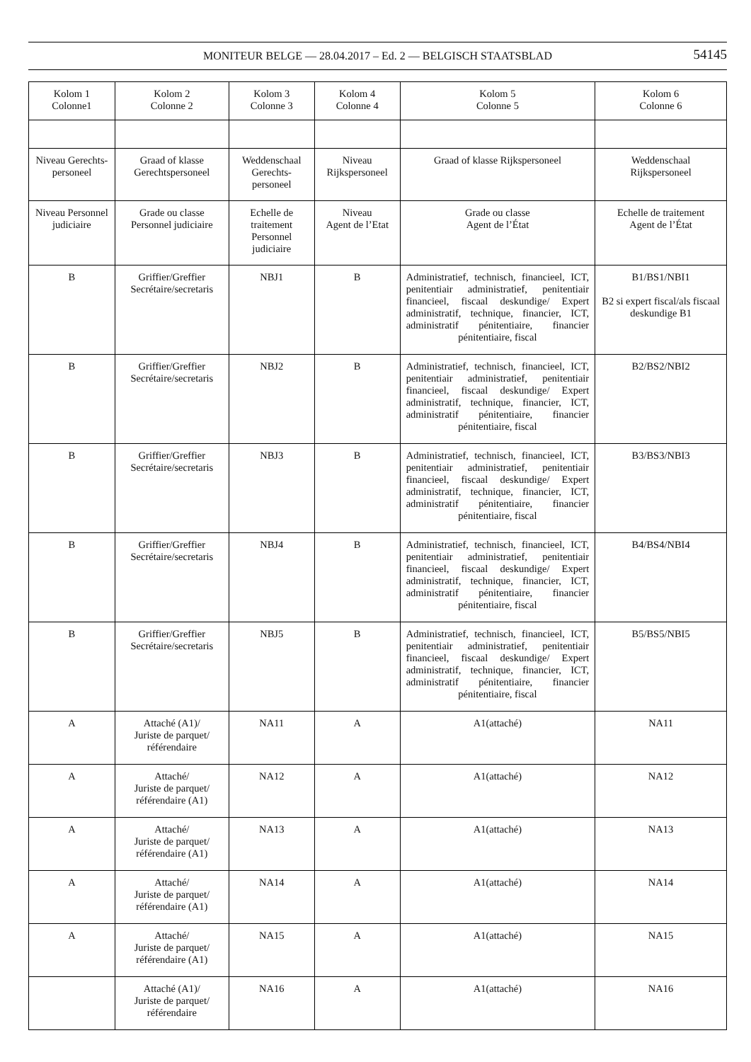MONITEUR BELGE — 28.04.2017 – Ed. 2 — BELGISCH STAATSBLAD 54145
| Kolom 1 Colonne1 | Kolom 2 Colonne 2 | Kolom 3 Colonne 3 | Kolom 4 Colonne 4 | Kolom 5 Colonne 5 | Kolom 6 Colonne 6 |
| --- | --- | --- | --- | --- | --- |
| Niveau Gerechts-personeel | Graad of klasse Gerechtspersoneel | Weddenschaal Gerechts-personeel | Niveau Rijkspersoneel | Graad of klasse Rijkspersoneel | Weddenschaal Rijkspersoneel |
| Niveau Personnel judiciaire | Grade ou classe Personnel judiciaire | Echelle de traitement Personnel judiciaire | Niveau Agent de l’Etat | Grade ou classe Agent de l’État | Echelle de traitement Agent de l’État |
| B | Griffier/Greffier Secrétaire/secretaris | NBJ1 | B | Administratief, technisch, financieel, ICT, penitentiair administratief, penitentiair financieel, fiscaal deskundige/ Expert administratif, technique, financier, ICT, administratif pénitentiaire, financier pénitentiaire, fiscal | B1/BS1/NBI1 B2 si expert fiscal/als fiscaal deskundige B1 |
| B | Griffier/Greffier Secrétaire/secretaris | NBJ2 | B | Administratief, technisch, financieel, ICT, penitentiair administratief, penitentiair financieel, fiscaal deskundige/ Expert administratif, technique, financier, ICT, administratif pénitentiaire, financier pénitentiaire, fiscal | B2/BS2/NBI2 |
| B | Griffier/Greffier Secrétaire/secretaris | NBJ3 | B | Administratief, technisch, financieel, ICT, penitentiair administratief, penitentiair financieel, fiscaal deskundige/ Expert administratif, technique, financier, ICT, administratif pénitentiaire, financier pénitentiaire, fiscal | B3/BS3/NBI3 |
| B | Griffier/Greffier Secrétaire/secretaris | NBJ4 | B | Administratief, technisch, financieel, ICT, penitentiair administratief, penitentiair financieel, fiscaal deskundige/ Expert administratif, technique, financier, ICT, administratif pénitentiaire, financier pénitentiaire, fiscal | B4/BS4/NBI4 |
| B | Griffier/Greffier Secrétaire/secretaris | NBJ5 | B | Administratief, technisch, financieel, ICT, penitentiair administratief, penitentiair financieel, fiscaal deskundige/ Expert administratif, technique, financier, ICT, administratif pénitentiaire, financier pénitentiaire, fiscal | B5/BS5/NBI5 |
| A | Attaché (A1)/ Juriste de parquet/ référendaire | NA11 | A | A1(attaché) | NA11 |
| A | Attaché/ Juriste de parquet/ référendaire (A1) | NA12 | A | A1(attaché) | NA12 |
| A | Attaché/ Juriste de parquet/ référendaire (A1) | NA13 | A | A1(attaché) | NA13 |
| A | Attaché/ Juriste de parquet/ référendaire (A1) | NA14 | A | A1(attaché) | NA14 |
| A | Attaché/ Juriste de parquet/ référendaire (A1) | NA15 | A | A1(attaché) | NA15 |
| | Attaché (A1)/ Juriste de parquet/ référendaire | NA16 | A | A1(attaché) | NA16 |